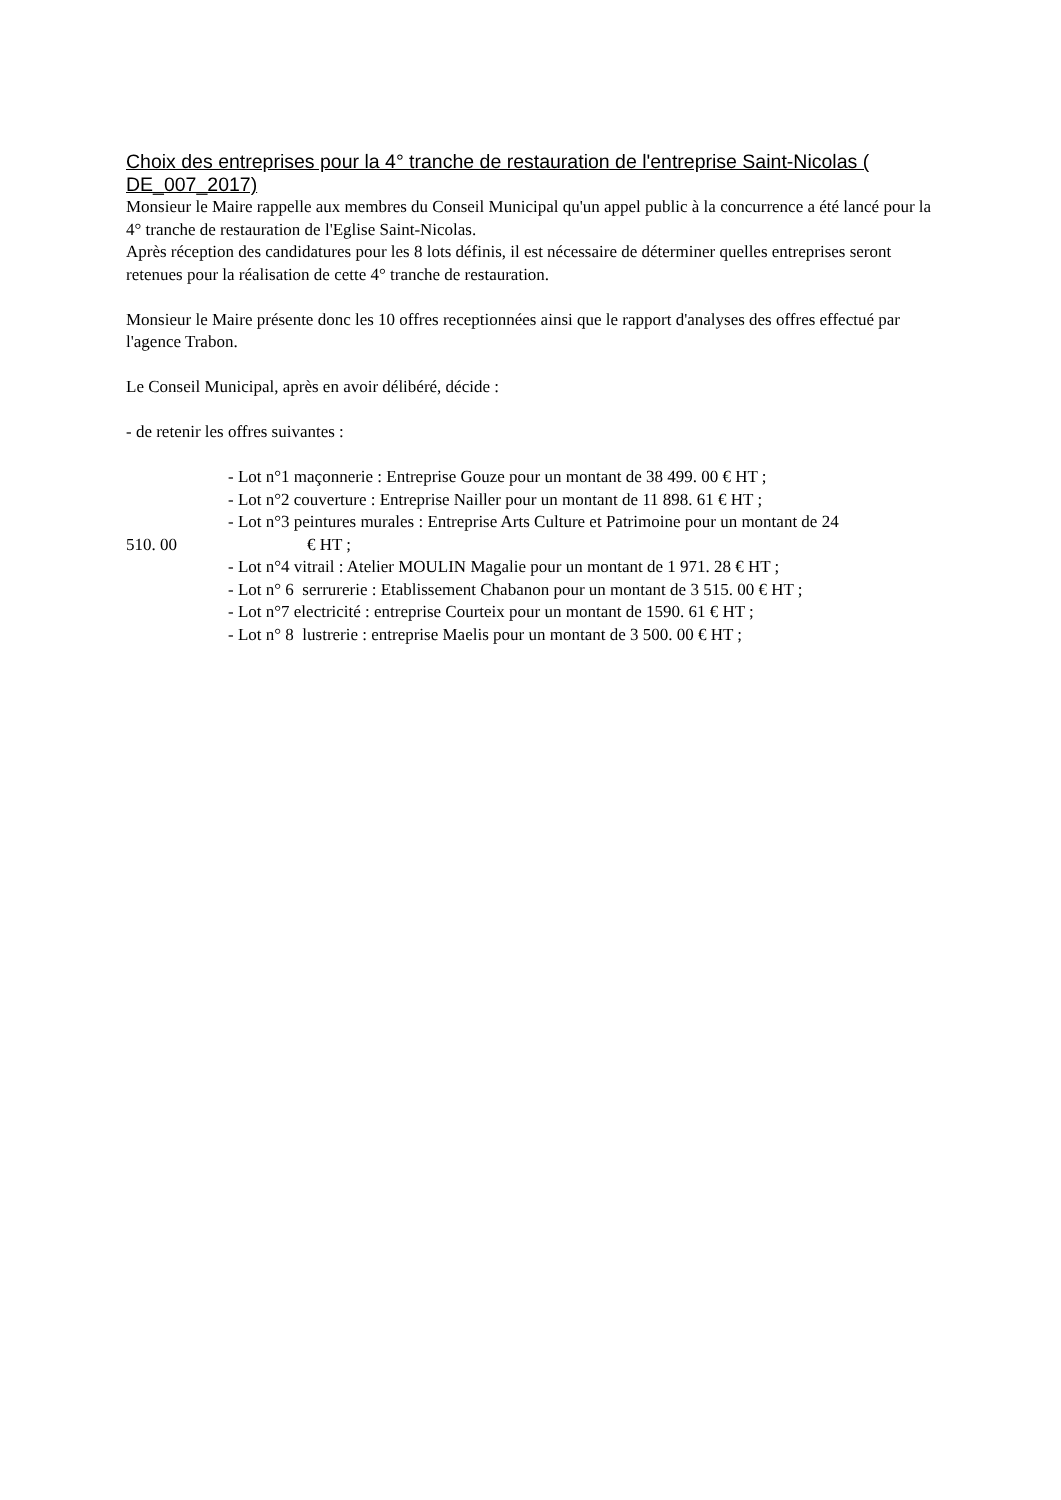Choix des entreprises pour la 4° tranche de restauration de l'entreprise Saint-Nicolas ( DE_007_2017)
Monsieur le Maire rappelle aux membres du Conseil Municipal qu'un appel public à la concurrence a été lancé pour la 4° tranche de restauration de l'Eglise Saint-Nicolas.
Après réception des candidatures pour les 8 lots définis, il est nécessaire de déterminer quelles entreprises seront retenues pour la réalisation de cette 4° tranche de restauration.
Monsieur le Maire présente donc les 10 offres receptionnées ainsi que le rapport d'analyses des offres effectué par l'agence Trabon.
Le Conseil Municipal, après en avoir délibéré, décide :
- de retenir les offres suivantes :
- Lot n°1 maçonnerie : Entreprise Gouze pour un montant de 38 499. 00 € HT ;
- Lot n°2 couverture : Entreprise Nailler pour un montant de 11 898. 61 € HT ;
- Lot n°3 peintures murales : Entreprise Arts Culture et Patrimoine pour un montant de 24
510. 00 € HT ;
- Lot n°4 vitrail : Atelier MOULIN Magalie pour un montant de 1 971. 28 € HT ;
- Lot n° 6 serrurerie : Etablissement Chabanon pour un montant de 3 515. 00 € HT ;
- Lot n°7 electricité : entreprise Courteix pour un montant de 1590. 61 € HT ;
- Lot n° 8 lustrerie : entreprise Maelis pour un montant de 3 500. 00 € HT ;